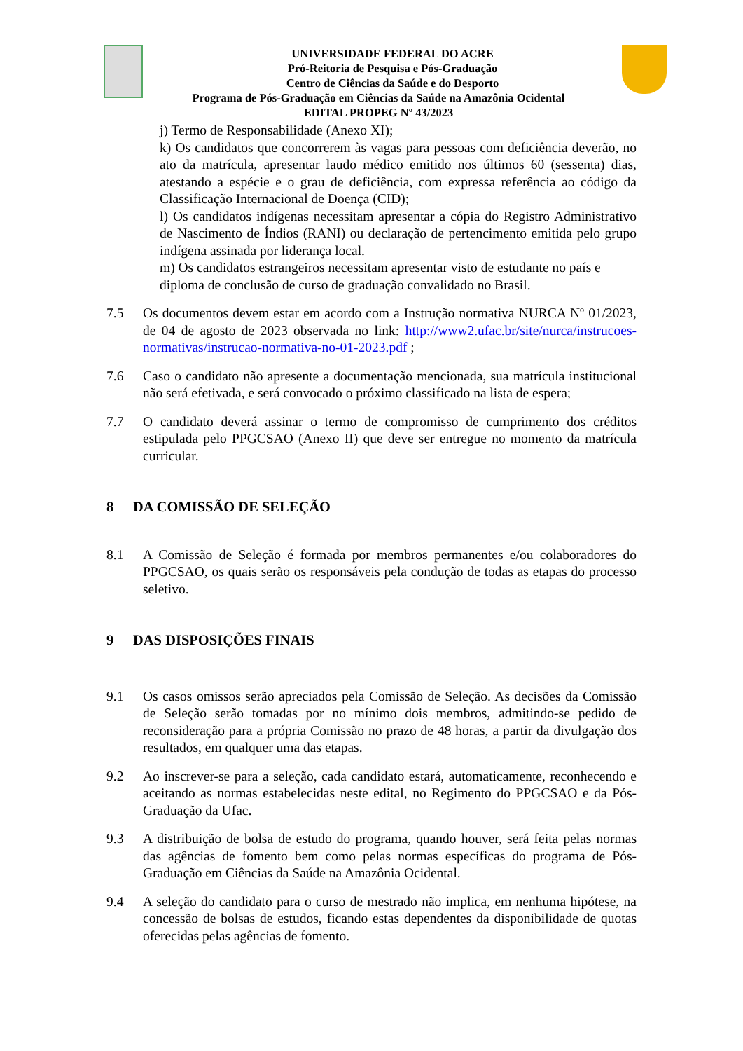UNIVERSIDADE FEDERAL DO ACRE
Pró-Reitoria de Pesquisa e Pós-Graduação
Centro de Ciências da Saúde e do Desporto
Programa de Pós-Graduação em Ciências da Saúde na Amazônia Ocidental
EDITAL PROPEG Nº 43/2023
j) Termo de Responsabilidade (Anexo XI);
k) Os candidatos que concorrerem às vagas para pessoas com deficiência deverão, no ato da matrícula, apresentar laudo médico emitido nos últimos 60 (sessenta) dias, atestando a espécie e o grau de deficiência, com expressa referência ao código da Classificação Internacional de Doença (CID);
l) Os candidatos indígenas necessitam apresentar a cópia do Registro Administrativo de Nascimento de Índios (RANI) ou declaração de pertencimento emitida pelo grupo indígena assinada por liderança local.
m) Os candidatos estrangeiros necessitam apresentar visto de estudante no país e diploma de conclusão de curso de graduação convalidado no Brasil.
7.5 Os documentos devem estar em acordo com a Instrução normativa NURCA Nº 01/2023, de 04 de agosto de 2023 observada no link: http://www2.ufac.br/site/nurca/instrucoes-normativas/instrucao-normativa-no-01-2023.pdf ;
7.6 Caso o candidato não apresente a documentação mencionada, sua matrícula institucional não será efetivada, e será convocado o próximo classificado na lista de espera;
7.7 O candidato deverá assinar o termo de compromisso de cumprimento dos créditos estipulada pelo PPGCSAO (Anexo II) que deve ser entregue no momento da matrícula curricular.
8 DA COMISSÃO DE SELEÇÃO
8.1 A Comissão de Seleção é formada por membros permanentes e/ou colaboradores do PPGCSAO, os quais serão os responsáveis pela condução de todas as etapas do processo seletivo.
9 DAS DISPOSIÇÕES FINAIS
9.1 Os casos omissos serão apreciados pela Comissão de Seleção. As decisões da Comissão de Seleção serão tomadas por no mínimo dois membros, admitindo-se pedido de reconsideração para a própria Comissão no prazo de 48 horas, a partir da divulgação dos resultados, em qualquer uma das etapas.
9.2 Ao inscrever-se para a seleção, cada candidato estará, automaticamente, reconhecendo e aceitando as normas estabelecidas neste edital, no Regimento do PPGCSAO e da Pós-Graduação da Ufac.
9.3 A distribuição de bolsa de estudo do programa, quando houver, será feita pelas normas das agências de fomento bem como pelas normas específicas do programa de Pós-Graduação em Ciências da Saúde na Amazônia Ocidental.
9.4 A seleção do candidato para o curso de mestrado não implica, em nenhuma hipótese, na concessão de bolsas de estudos, ficando estas dependentes da disponibilidade de quotas oferecidas pelas agências de fomento.